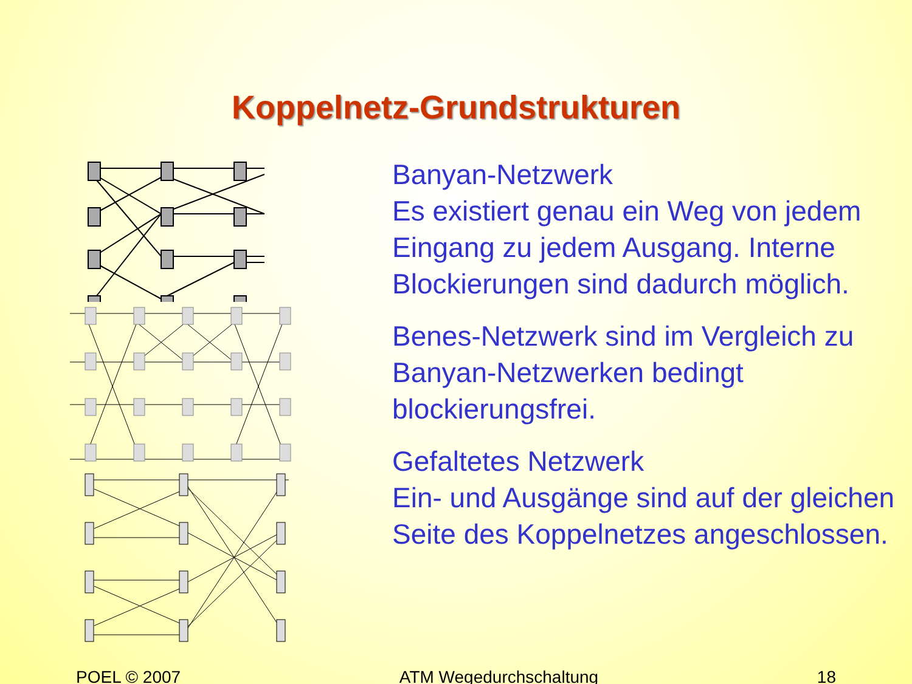Koppelnetz-Grundstrukturen
Banyan-Netzwerk
Es existiert genau ein Weg von jedem Eingang zu jedem Ausgang. Interne Blockierungen sind dadurch möglich.
Benes-Netzwerk sind im Vergleich zu Banyan-Netzwerken bedingt blockierungsfrei.
Gefaltetes Netzwerk
Ein- und Ausgänge sind auf der gleichen Seite des Koppelnetzes angeschlossen.
POEL © 2007 ATM Wegedurchschaltung 18